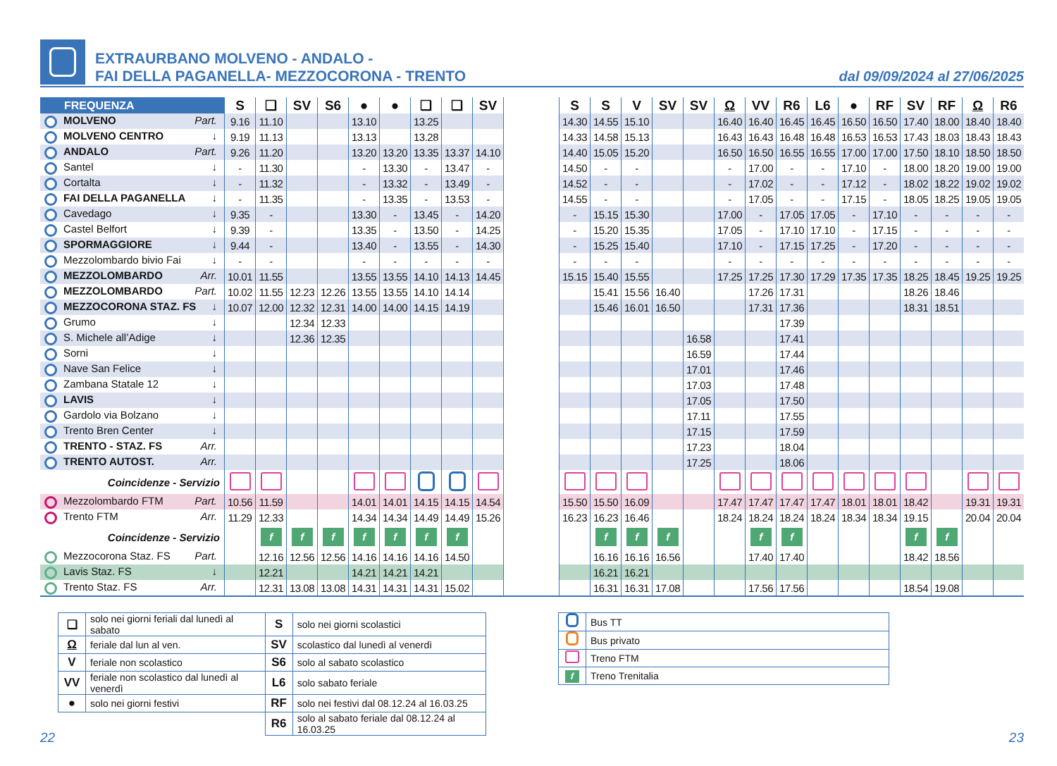EXTRAURBANO MOLVENO - ANDALO -
FAI DELLA PAGANELLA- MEZZOCORONA - TRENTO
dal 09/09/2024 al 27/06/2025
| FREQUENZA | S | ❑ | SV | S6 | ● | ● | ❑ | ❑ | SV | | S | S | V | SV | SV | Ω | VV | R6 | L6 | ● | RF | SV | RF | Ω | R6 |
| --- | --- | --- | --- | --- | --- | --- | --- | --- | --- | --- | --- | --- | --- | --- | --- | --- | --- | --- | --- | --- | --- | --- | --- | --- | --- |
| MOLVENO Part. | 9.16 | 11.10 | | | 13.10 | | 13.25 | | | | 14.30 | 14.55 | 15.10 | | | 16.40 | 16.40 | 16.45 | 16.45 | 16.50 | 16.50 | 17.40 | 18.00 | 18.40 | 18.40 |
| MOLVENO CENTRO ↓ | 9.19 | 11.13 | | | 13.13 | | 13.28 | | | | 14.33 | 14.58 | 15.13 | | | 16.43 | 16.43 | 16.48 | 16.48 | 16.53 | 16.53 | 17.43 | 18.03 | 18.43 | 18.43 |
| ANDALO Part. | 9.26 | 11.20 | | | 13.20 | 13.20 | 13.35 | 13.37 | 14.10 | | 14.40 | 15.05 | 15.20 | | | 16.50 | 16.50 | 16.55 | 16.55 | 17.00 | 17.00 | 17.50 | 18.10 | 18.50 | 18.50 |
| Santel ↓ | - | 11.30 | | | - | 13.30 | - | 13.47 | - | | 14.50 | - | - | | | - | 17.00 | - | - | 17.10 | - | 18.00 | 18.20 | 19.00 | 19.00 |
| Cortalta ↓ | - | 11.32 | | | - | 13.32 | - | 13.49 | - | | 14.52 | - | - | | | - | 17.02 | - | - | 17.12 | - | 18.02 | 18.22 | 19.02 | 19.02 |
| FAI DELLA PAGANELLA ↓ | - | 11.35 | | | - | 13.35 | - | 13.53 | - | | 14.55 | - | - | | | - | 17.05 | - | - | 17.15 | - | 18.05 | 18.25 | 19.05 | 19.05 |
| Cavedago ↓ | 9.35 | - | | | 13.30 | - | 13.45 | - | 14.20 | | - | 15.15 | 15.30 | | | 17.00 | - | 17.05 | 17.05 | - | 17.10 | - | - | - | - |
| Castel Belfort ↓ | 9.39 | - | | | 13.35 | - | 13.50 | - | 14.25 | | - | 15.20 | 15.35 | | | 17.05 | - | 17.10 | 17.10 | - | 17.15 | - | - | - | - |
| SPORMAGGIORE ↓ | 9.44 | - | | | 13.40 | - | 13.55 | - | 14.30 | | - | 15.25 | 15.40 | | | 17.10 | - | 17.15 | 17.25 | - | 17.20 | - | - | - | - |
| Mezzolombardo bivio Fai ↓ | - | - | | | - | - | - | - | - | | - | - | - | | | - | - | - | - | - | - | - | - | - | - |
| MEZZOLOMBARDO Arr. | 10.01 | 11.55 | | | 13.55 | 13.55 | 14.10 | 14.13 | 14.45 | | 15.15 | 15.40 | 15.55 | | | 17.25 | 17.25 | 17.30 | 17.29 | 17.35 | 17.35 | 18.25 | 18.45 | 19.25 | 19.25 |
| MEZZOLOMBARDO Part. | 10.02 | 11.55 | 12.23 | 12.26 | 13.55 | 13.55 | 14.10 | 14.14 | | | | 15.41 | 15.56 | 16.40 | | | 17.26 | 17.31 | | | | 18.26 | 18.46 | | |
| MEZZOCORONA STAZ. FS ↓ | 10.07 | 12.00 | 12.32 | 12.31 | 14.00 | 14.00 | 14.15 | 14.19 | | | | 15.46 | 16.01 | 16.50 | | | 17.31 | 17.36 | | | | 18.31 | 18.51 | | |
| Grumo ↓ | | | 12.34 | 12.33 | | | | | | | | | | | | | | 17.39 | | | | | | | |
| S. Michele all’Adige ↓ | | | 12.36 | 12.35 | | | | | | | | | | | 16.58 | | | 17.41 | | | | | | | |
| Sorni ↓ | | | | | | | | | | | | | | | 16.59 | | | 17.44 | | | | | | | |
| Nave San Felice ↓ | | | | | | | | | | | | | | | 17.01 | | | 17.46 | | | | | | | |
| Zambana Statale 12 ↓ | | | | | | | | | | | | | | | 17.03 | | | 17.48 | | | | | | | |
| LAVIS ↓ | | | | | | | | | | | | | | | 17.05 | | | 17.50 | | | | | | | |
| Gardolo via Bolzano ↓ | | | | | | | | | | | | | | | 17.11 | | | 17.55 | | | | | | | |
| Trento Bren Center ↓ | | | | | | | | | | | | | | | 17.15 | | | 17.59 | | | | | | | |
| TRENTO - STAZ. FS Arr. | | | | | | | | | | | | | | | 17.23 | | | 18.04 | | | | | | | |
| TRENTO AUTOST. Arr. | | | | | | | | | | | | | | | 17.25 | | | 18.06 | | | | | | | |
| Coincidenze - Servizio | | | | | | | | | | | | | | | | | | | | | | | | | |
| Mezzolombardo FTM Part. | 10.56 | 11.59 | | | 14.01 | 14.01 | 14.15 | 14.15 | 14.54 | | 15.50 | 15.50 | 16.09 | | | 17.47 | 17.47 | 17.47 | 17.47 | 18.01 | 18.01 | 18.42 | | 19.31 | 19.31 |
| Trento FTM Arr. | 11.29 | 12.33 | | | 14.34 | 14.34 | 14.49 | 14.49 | 15.26 | | 16.23 | 16.23 | 16.46 | | | 18.24 | 18.24 | 18.24 | 18.24 | 18.34 | 18.34 | 19.15 | | 20.04 | 20.04 |
| Coincidenze - Servizio | | f | f | f | f | f | f | f | | | | f | f | f | | | f | f | | | | f | f | | |
| Mezzocorona Staz. FS Part. | | 12.16 | 12.56 | 12.56 | 14.16 | 14.16 | 14.16 | 14.50 | | | | 16.16 | 16.16 | 16.56 | | | 17.40 | 17.40 | | | | 18.42 | 18.56 | | |
| Lavis Staz. FS ↓ | | 12.21 | | | 14.21 | 14.21 | 14.21 | | | | | 16.21 | 16.21 | | | | | | | | | | | | |
| Trento Staz. FS Arr. | | 12.31 | 13.08 | 13.08 | 14.31 | 14.31 | 14.31 | 15.02 | | | | 16.31 | 16.31 | 17.08 | | | 17.56 | 17.56 | | | | 18.54 | 19.08 | | |
| ❑ | solo nei giorni feriali dal lunedì al sabato | S | solo nei giorni scolastici |
| Ω | feriale dal lun al ven. | SV | scolastico dal lunedì al venerdì |
| V | feriale non scolastico | S6 | solo al sabato scolastico |
| VV | feriale non scolastico dal lunedì al venerdì | L6 | solo sabato feriale |
| ● | solo nei giorni festivi | RF | solo nei festivi dal 08.12.24 al 16.03.25 |
| | | R6 | solo al sabato feriale dal 08.12.24 al 16.03.25 |
| | Bus TT |
| | Bus privato |
| | Treno FTM |
| f | Treno Trenitalia |
22 23